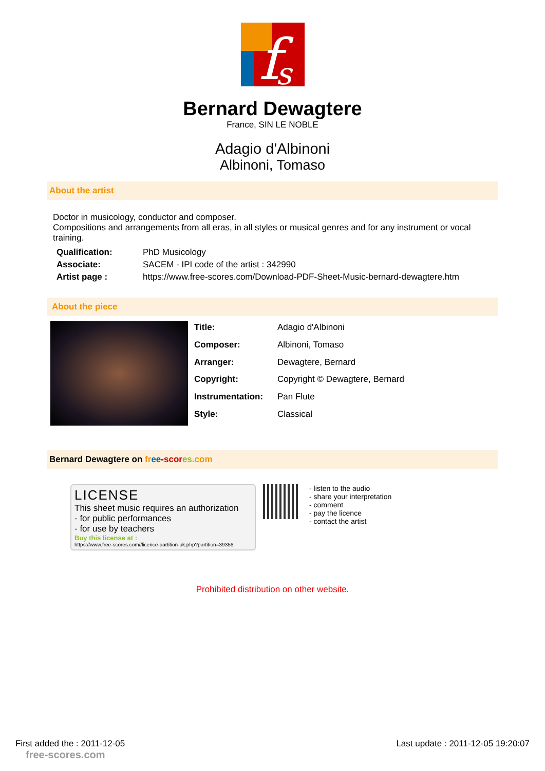f
s
Bernard Dewagtere
France, SIN LE NOBLE
Adagio d'Albinoni
Albinoni, Tomaso
About the artist
Doctor in musicology, conductor and composer.
Compositions and arrangements from all eras, in all styles or musical genres and for any instrument or vocal training.
| Qualification: | PhD Musicology |
| Associate: | SACEM - IPI code of the artist : 342990 |
| Artist page : | https://www.free-scores.com/Download-PDF-Sheet-Music-bernard-dewagtere.htm |
About the piece
| Title: | Adagio d'Albinoni |
| Composer: | Albinoni, Tomaso |
| Arranger: | Dewagtere, Bernard |
| Copyright: | Copyright © Dewagtere, Bernard |
| Instrumentation: | Pan Flute |
| Style: | Classical |
Bernard Dewagtere on fr ee-scor es.com
LICENSE
This sheet music requires an authorization
- for public performances
- for use by teachers
Buy this license at :
https://www.free-scores.com//licence-partition-uk.php?partition=39356
- listen to the audio
- share your interpretation
- comment
- pay the licence
- contact the artist
Prohibited distribution on other website.
First added the : 2011-12-05
free-scores.com
Last update : 2011-12-05 19:20:07